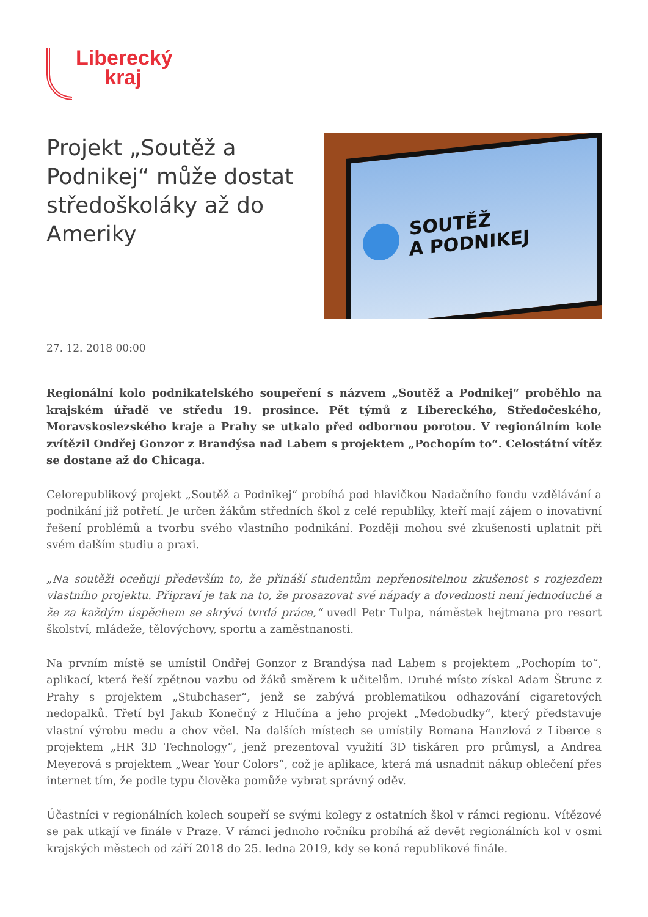Liberecký
kraj
Projekt „Soutěž a Podnikej“ může dostat středoškoláky až do Ameriky
SOUTĚŽ
A PODNIKEJ
27. 12. 2018 00:00
Regionální kolo podnikatelského soupeření s názvem „Soutěž a Podnikej“ proběhlo na krajském úřadě ve středu 19. prosince. Pět týmů z Libereckého, Středočeského, Moravskoslezského kraje a Prahy se utkalo před odbornou porotou. V regionálním kole zvítězil Ondřej Gonzor z Brandýsa nad Labem s projektem „Pochopím to“. Celostátní vítěz se dostane až do Chicaga.
Celorepublikový projekt „Soutěž a Podnikej“ probíhá pod hlavičkou Nadačního fondu vzdělávání a podnikání již potřetí. Je určen žákům středních škol z celé republiky, kteří mají zájem o inovativní řešení problémů a tvorbu svého vlastního podnikání. Později mohou své zkušenosti uplatnit při svém dalším studiu a praxi.
„Na soutěži oceňuji především to, že přináší studentům nepřenositelnou zkušenost s rozjezdem vlastního projektu. Připraví je tak na to, že prosazovat své nápady a dovednosti není jednoduché a že za každým úspěchem se skrývá tvrdá práce,“ uvedl Petr Tulpa, náměstek hejtmana pro resort školství, mládeže, tělovýchovy, sportu a zaměstnanosti.
Na prvním místě se umístil Ondřej Gonzor z Brandýsa nad Labem s projektem „Pochopím to“, aplikací, která řeší zpětnou vazbu od žáků směrem k učitelům. Druhé místo získal Adam Štrunc z Prahy s projektem „Stubchaser“, jenž se zabývá problematikou odhazování cigaretových nedopalků. Třetí byl Jakub Konečný z Hlučína a jeho projekt „Medobudky“, který představuje vlastní výrobu medu a chov včel. Na dalších místech se umístily Romana Hanzlová z Liberce s projektem „HR 3D Technology“, jenž prezentoval využití 3D tiskáren pro průmysl, a Andrea Meyerová s projektem „Wear Your Colors“, což je aplikace, která má usnadnit nákup oblečení přes internet tím, že podle typu člověka pomůže vybrat správný oděv.
Účastníci v regionálních kolech soupeří se svými kolegy z ostatních škol v rámci regionu. Vítězové se pak utkají ve finále v Praze. V rámci jednoho ročníku probíhá až devět regionálních kol v osmi krajských městech od září 2018 do 25. ledna 2019, kdy se koná republikové finále.